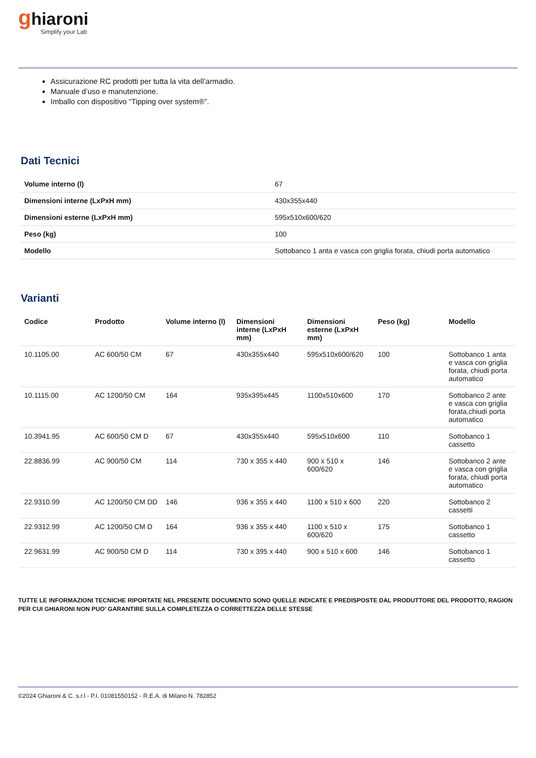ghiaroni
Simplify your Lab
Assicurazione RC prodotti per tutta la vita dell’armadio.
Manuale d’uso e manutenzione.
Imballo con dispositivo “Tipping over system®”.
Dati Tecnici
| Volume interno (l) | 67 |
| Dimensioni interne (LxPxH mm) | 430x355x440 |
| Dimensioni esterne (LxPxH mm) | 595x510x600/620 |
| Peso (kg) | 100 |
| Modello | Sottobanco 1 anta e vasca con griglia forata, chiudi porta automatico |
Varianti
| Codice | Prodotto | Volume interno (l) | Dimensioni interne (LxPxH mm) | Dimensioni esterne (LxPxH mm) | Peso (kg) | Modello |
| --- | --- | --- | --- | --- | --- | --- |
| 10.1105.00 | AC 600/50 CM | 67 | 430x355x440 | 595x510x600/620 | 100 | Sottobanco 1 anta e vasca con griglia forata, chiudi porta automatico |
| 10.1115.00 | AC 1200/50 CM | 164 | 935x395x445 | 1100x510x600 | 170 | Sottobanco 2 ante e vasca con griglia forata,chiudi porta automatico |
| 10.3941.95 | AC 600/50 CM D | 67 | 430x355x440 | 595x510x600 | 110 | Sottobanco 1 cassetto |
| 22.8836.99 | AC 900/50 CM | 114 | 730 x 355 x 440 | 900 x 510 x 600/620 | 146 | Sottobanco 2 ante e vasca con griglia forata, chiudi porta automatico |
| 22.9310.99 | AC 1200/50 CM DD | 146 | 936 x 355 x 440 | 1100 x 510 x 600 | 220 | Sottobanco 2 cassetti |
| 22.9312.99 | AC 1200/50 CM D | 164 | 936 x 355 x 440 | 1100 x 510 x 600/620 | 175 | Sottobanco 1 cassetto |
| 22.9631.99 | AC 900/50 CM D | 114 | 730 x 395 x 440 | 900 x 510 x 600 | 146 | Sottobanco 1 cassetto |
TUTTE LE INFORMAZIONI TECNICHE RIPORTATE NEL PRESENTE DOCUMENTO SONO QUELLE INDICATE E PREDISPOSTE DAL PRODUTTORE DEL PRODOTTO, RAGION PER CUI GHIARONI NON PUO’ GARANTIRE SULLA COMPLETEZZA O CORRETTEZZA DELLE STESSE
©2024 Ghiaroni & C. s.r.l - P.I. 01081550152 - R.E.A. di Milano N. 782852